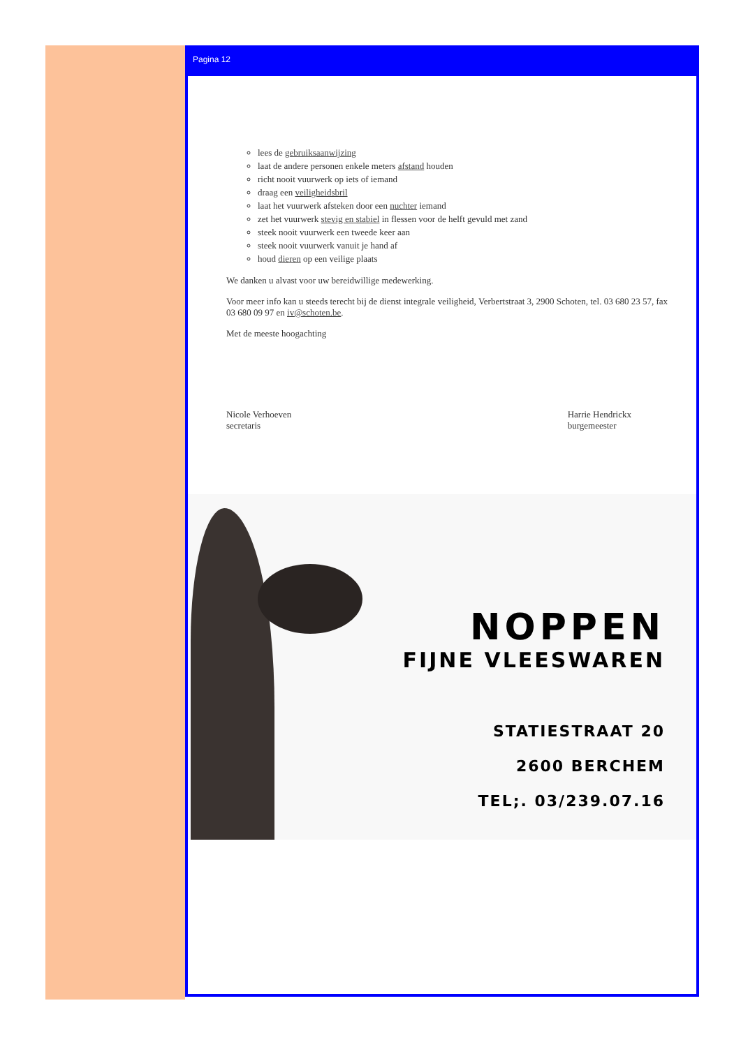Pagina 12
lees de gebruiksaanwijzing
laat de andere personen enkele meters afstand houden
richt nooit vuurwerk op iets of iemand
draag een veiligheidsbril
laat het vuurwerk afsteken door een nuchter iemand
zet het vuurwerk stevig en stabiel in flessen voor de helft gevuld met zand
steek nooit vuurwerk een tweede keer aan
steek nooit vuurwerk vanuit je hand af
houd dieren op een veilige plaats
We danken u alvast voor uw bereidwillige medewerking.
Voor meer info kan u steeds terecht bij de dienst integrale veiligheid, Verbertstraat 3, 2900 Schoten, tel. 03 680 23 57, fax 03 680 09 97 en iv@schoten.be.
Met de meeste hoogachting
Nicole Verhoeven
secretaris
Harrie Hendrickx
burgemeester
NOPPEN
FIJNE VLEESWAREN
STATIESTRAAT 20
2600 BERCHEM
TEL;. 03/239.07.16